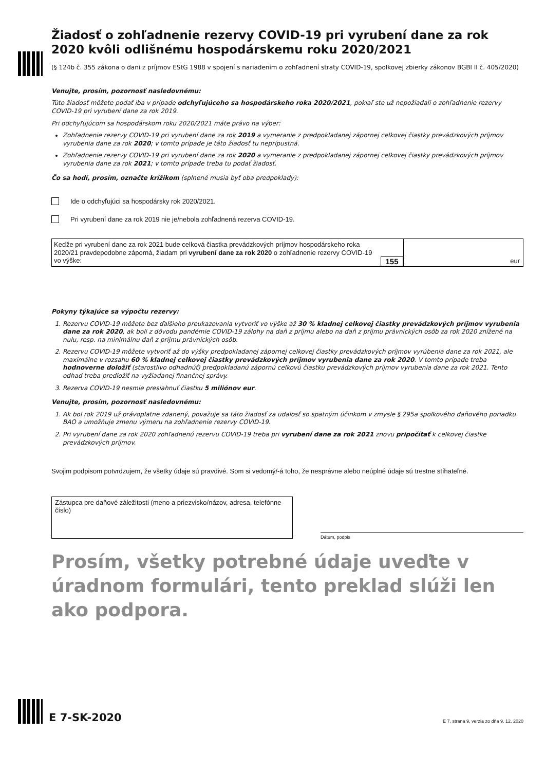Žiadosť o zohľadnenie rezervy COVID-19 pri vyrubení dane za rok 2020 kvôli odlišnému hospodárskemu roku 2020/2021
(§ 124b č. 355 zákona o dani z príjmov EStG 1988 v spojení s nariadením o zohľadnení straty COVID-19, spolkovej zbierky zákonov BGBl II č. 405/2020)
Venujte, prosím, pozornosť nasledovnému:
Túto žiadosť môžete podať iba v prípade odchyľujúceho sa hospodárskeho roka 2020/2021, pokiaľ ste už nepožiadali o zohľadnenie rezervy COVID-19 pri vyrubení dane za rok 2019.
Pri odchyľujúcom sa hospodárskom roku 2020/2021 máte právo na výber:
Zohľadnenie rezervy COVID-19 pri vyrubení dane za rok 2019 a vymeranie z predpokladanej zápornej celkovej čiastky prevádzkových príjmov vyrubenia dane za rok 2020; v tomto prípade je táto žiadosť tu neprípustná.
Zohľadnenie rezervy COVID-19 pri vyrubení dane za rok 2020 a vymeranie z predpokladanej zápornej celkovej čiastky prevádzkových príjmov vyrubenia dane za rok 2021; v tomto prípade treba tu podať žiadosť.
Čo sa hodí, prosím, označte krížikom (splnené musia byť oba predpoklady):
Ide o odchyľujúci sa hospodársky rok 2020/2021.
Pri vyrubení dane za rok 2019 nie je/nebola zohľadnená rezerva COVID-19.
Keďže pri vyrubení dane za rok 2021 bude celková čiastka prevádzkových príjmov hospodárskeho roka 2020/21 pravdepodobne záporná, žiadam pri vyrubení dane za rok 2020 o zohľadnenie rezervy COVID-19 vo výške:
155
eur
Pokyny týkajúce sa výpočtu rezervy:
1. Rezervu COVID-19 môžete bez ďalšieho preukazovania vytvoriť vo výške až 30 % kladnej celkovej čiastky prevádzkových príjmov vyrubenia dane za rok 2020, ak boli z dôvodu pandémie COVID-19 zálohy na daň z príjmu alebo na daň z príjmu právnických osôb za rok 2020 znížené na nulu, resp. na minimálnu daň z príjmu právnických osôb.
2. Rezervu COVID-19 môžete vytvoriť až do výšky predpokladanej zápornej celkovej čiastky prevádzkových príjmov vyrúbenia dane za rok 2021, ale maximálne v rozsahu 60 % kladnej celkovej čiastky prevádzkových príjmov vyrubenia dane za rok 2020. V tomto prípade treba hodnoverne doložiť (starostlivo odhadnúť) predpokladanú zápornú celkovú čiastku prevádzkových príjmov vyrubenia dane za rok 2021. Tento odhad treba predložiť na vyžiadanej finančnej správy.
3. Rezerva COVID-19 nesmie presiahnuť čiastku 5 miliónov eur.
Venujte, prosím, pozornosť nasledovnému:
1. Ak bol rok 2019 už právoplatne zdanený, považuje sa táto žiadosť za udalosť so spätným účinkom v zmysle § 295a spolkového daňového poriadku BAO a umožňuje zmenu výmeru na zohľadnenie rezervy COVID-19.
2. Pri vyrubení dane za rok 2020 zohľadnenú rezervu COVID-19 treba pri vyrubení dane za rok 2021 znovu pripočítať k celkovej čiastke prevádzkových príjmov.
Svojim podpisom potvrdzujem, že všetky údaje sú pravdivé. Som si vedomý/-á toho, že nesprávne alebo neúplné údaje sú trestne stíhateľné.
Zástupca pre daňové záležitosti (meno a priezvisko/názov, adresa, telefónne číslo)
Dátum, podpis
Prosím, všetky potrebné údaje uveďte v úradnom formulári, tento preklad slúži len ako podpora.
E 7-SK-2020
E 7, strana 9, verzia zo dňa 9. 12. 2020